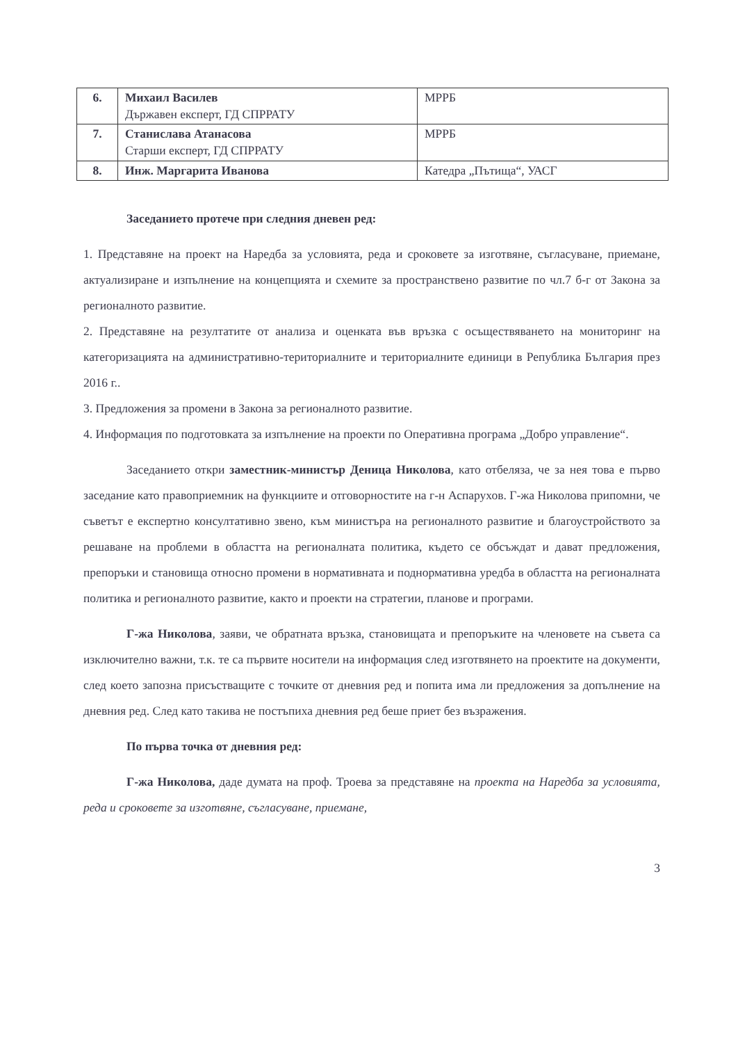| 6. | Михаил Василев Държавен експерт, ГД СПРРАТУ | МРРБ |
| 7. | Станислава Атанасова Старши експерт, ГД СПРРАТУ | МРРБ |
| 8. | Инж. Маргарита Иванова | Катедра „Пътища“, УАСГ |
Заседанието протече при следния дневен ред:
1. Представяне на проект на Наредба за условията, реда и сроковете за изготвяне, съгласуване, приемане, актуализиране и изпълнение на концепцията и схемите за пространствено развитие по чл.7 б-г от Закона за регионалното развитие.
2. Представяне на резултатите от анализа и оценката във връзка с осъществяването на мониторинг на категоризацията на административно-териториалните и териториалните единици в Република България през 2016 г..
3. Предложения за промени в Закона за регионалното развитие.
4. Информация по подготовката за изпълнение на проекти по Оперативна програма „Добро управление“.
Заседанието откри заместник-министър Деница Николова, като отбеляза, че за нея това е първо заседание като правоприемник на функциите и отговорностите на г-н Аспарухов. Г-жа Николова припомни, че съветът е експертно консултативно звено, към министъра на регионалното развитие и благоустройството за решаване на проблеми в областта на регионалната политика, където се обсъждат и дават предложения, препоръки и становища относно промени в нормативната и поднормативна уредба в областта на регионалната политика и регионалното развитие, както и проекти на стратегии, планове и програми.
Г-жа Николова, заяви, че обратната връзка, становищата и препоръките на членовете на съвета са изключително важни, т.к. те са първите носители на информация след изготвянето на проектите на документи, след което запозна присъстващите с точките от дневния ред и попита има ли предложения за допълнение на дневния ред. След като такива не постъпиха дневния ред беше приет без възражения.
По първа точка от дневния ред:
Г-жа Николова, даде думата на проф. Троева за представяне на проекта на Наредба за условията, реда и сроковете за изготвяне, съгласуване, приемане,
3